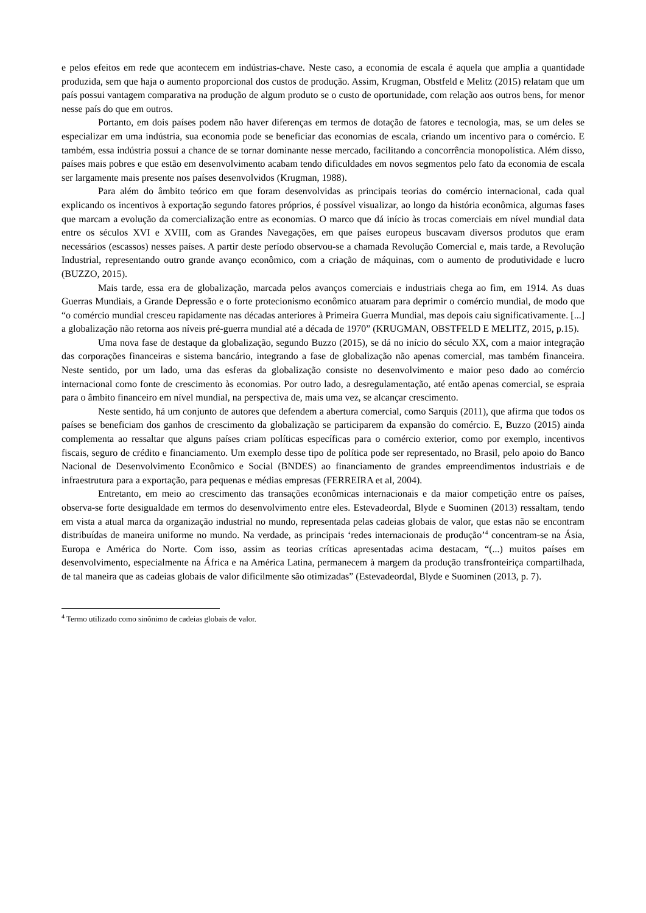e pelos efeitos em rede que acontecem em indústrias-chave. Neste caso, a economia de escala é aquela que amplia a quantidade produzida, sem que haja o aumento proporcional dos custos de produção. Assim, Krugman, Obstfeld e Melitz (2015) relatam que um país possui vantagem comparativa na produção de algum produto se o custo de oportunidade, com relação aos outros bens, for menor nesse país do que em outros.
Portanto, em dois países podem não haver diferenças em termos de dotação de fatores e tecnologia, mas, se um deles se especializar em uma indústria, sua economia pode se beneficiar das economias de escala, criando um incentivo para o comércio. E também, essa indústria possui a chance de se tornar dominante nesse mercado, facilitando a concorrência monopolística. Além disso, países mais pobres e que estão em desenvolvimento acabam tendo dificuldades em novos segmentos pelo fato da economia de escala ser largamente mais presente nos países desenvolvidos (Krugman, 1988).
Para além do âmbito teórico em que foram desenvolvidas as principais teorias do comércio internacional, cada qual explicando os incentivos à exportação segundo fatores próprios, é possível visualizar, ao longo da história econômica, algumas fases que marcam a evolução da comercialização entre as economias. O marco que dá início às trocas comerciais em nível mundial data entre os séculos XVI e XVIII, com as Grandes Navegações, em que países europeus buscavam diversos produtos que eram necessários (escassos) nesses países. A partir deste período observou-se a chamada Revolução Comercial e, mais tarde, a Revolução Industrial, representando outro grande avanço econômico, com a criação de máquinas, com o aumento de produtividade e lucro (BUZZO, 2015).
Mais tarde, essa era de globalização, marcada pelos avanços comerciais e industriais chega ao fim, em 1914. As duas Guerras Mundiais, a Grande Depressão e o forte protecionismo econômico atuaram para deprimir o comércio mundial, de modo que “o comércio mundial cresceu rapidamente nas décadas anteriores à Primeira Guerra Mundial, mas depois caiu significativamente. [...] a globalização não retorna aos níveis pré-guerra mundial até a década de 1970” (KRUGMAN, OBSTFELD E MELITZ, 2015, p.15).
Uma nova fase de destaque da globalização, segundo Buzzo (2015), se dá no início do século XX, com a maior integração das corporações financeiras e sistema bancário, integrando a fase de globalização não apenas comercial, mas também financeira. Neste sentido, por um lado, uma das esferas da globalização consiste no desenvolvimento e maior peso dado ao comércio internacional como fonte de crescimento às economias. Por outro lado, a desregulamentação, até então apenas comercial, se espraia para o âmbito financeiro em nível mundial, na perspectiva de, mais uma vez, se alcançar crescimento.
Neste sentido, há um conjunto de autores que defendem a abertura comercial, como Sarquis (2011), que afirma que todos os países se beneficiam dos ganhos de crescimento da globalização se participarem da expansão do comércio. E, Buzzo (2015) ainda complementa ao ressaltar que alguns países criam políticas específicas para o comércio exterior, como por exemplo, incentivos fiscais, seguro de crédito e financiamento. Um exemplo desse tipo de política pode ser representado, no Brasil, pelo apoio do Banco Nacional de Desenvolvimento Econômico e Social (BNDES) ao financiamento de grandes empreendimentos industriais e de infraestrutura para a exportação, para pequenas e médias empresas (FERREIRA et al, 2004).
Entretanto, em meio ao crescimento das transações econômicas internacionais e da maior competição entre os países, observa-se forte desigualdade em termos do desenvolvimento entre eles. Estevadeordal, Blyde e Suominen (2013) ressaltam, tendo em vista a atual marca da organização industrial no mundo, representada pelas cadeias globais de valor, que estas não se encontram distribuídas de maneira uniforme no mundo. Na verdade, as principais ‘redes internacionais de produção’<sup>4</sup> concentram-se na Ásia, Europa e América do Norte. Com isso, assim as teorias críticas apresentadas acima destacam, “(...) muitos países em desenvolvimento, especialmente na África e na América Latina, permanecem à margem da produção transfronteiriça compartilhada, de tal maneira que as cadeias globais de valor dificilmente são otimizadas” (Estevadeordal, Blyde e Suominen (2013, p. 7).
<sup>4</sup> Termo utilizado como sinônimo de cadeias globais de valor.